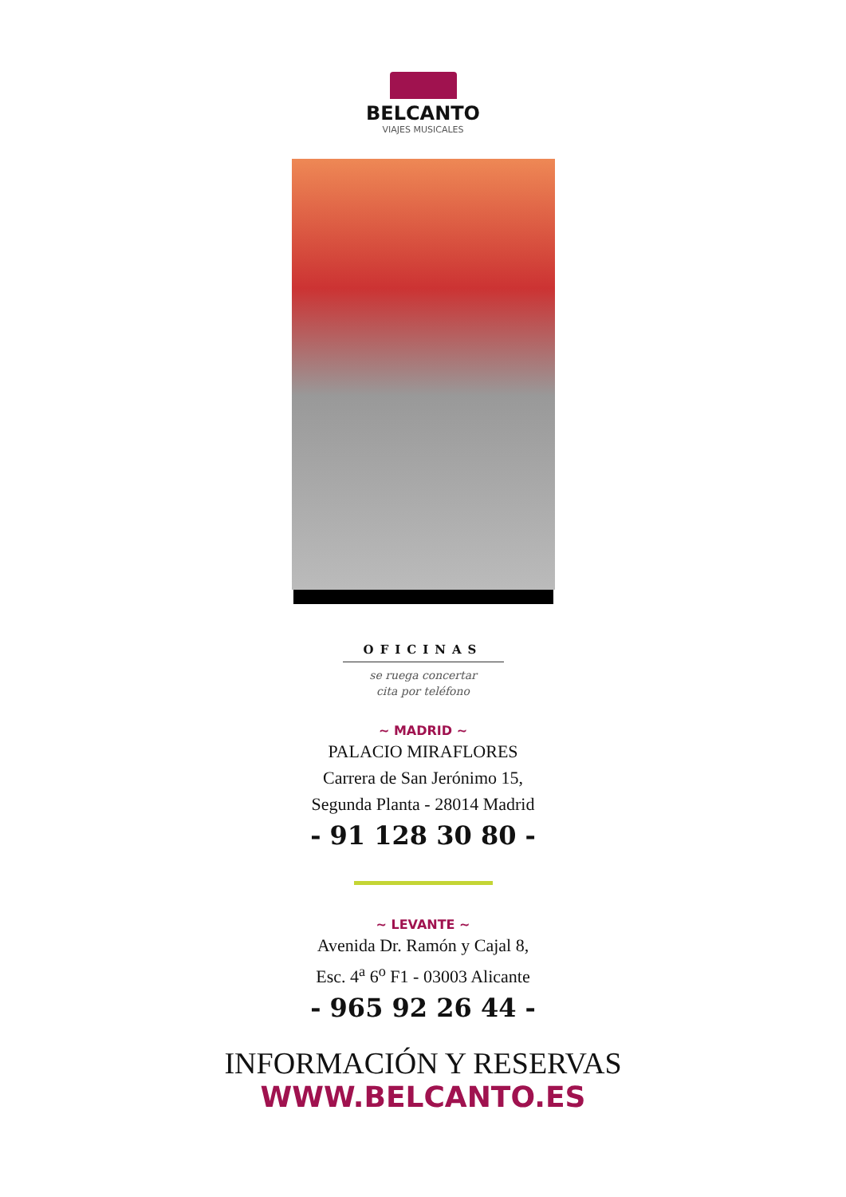BELCANTO
VIAJES MUSICALES
OFICINAS
se ruega concertar
cita por teléfono
~ MADRID ~
PALACIO MIRAFLORES
Carrera de San Jerónimo 15,
Segunda Planta - 28014 Madrid
- 91 128 30 80 -
~ LEVANTE ~
Avenida Dr. Ramón y Cajal 8,
Esc. 4<sup>a</sup> 6<sup>o</sup> F1 - 03003 Alicante
- 965 92 26 44 -
INFORMACIÓN Y RESERVAS
WWW.BELCANTO.ES